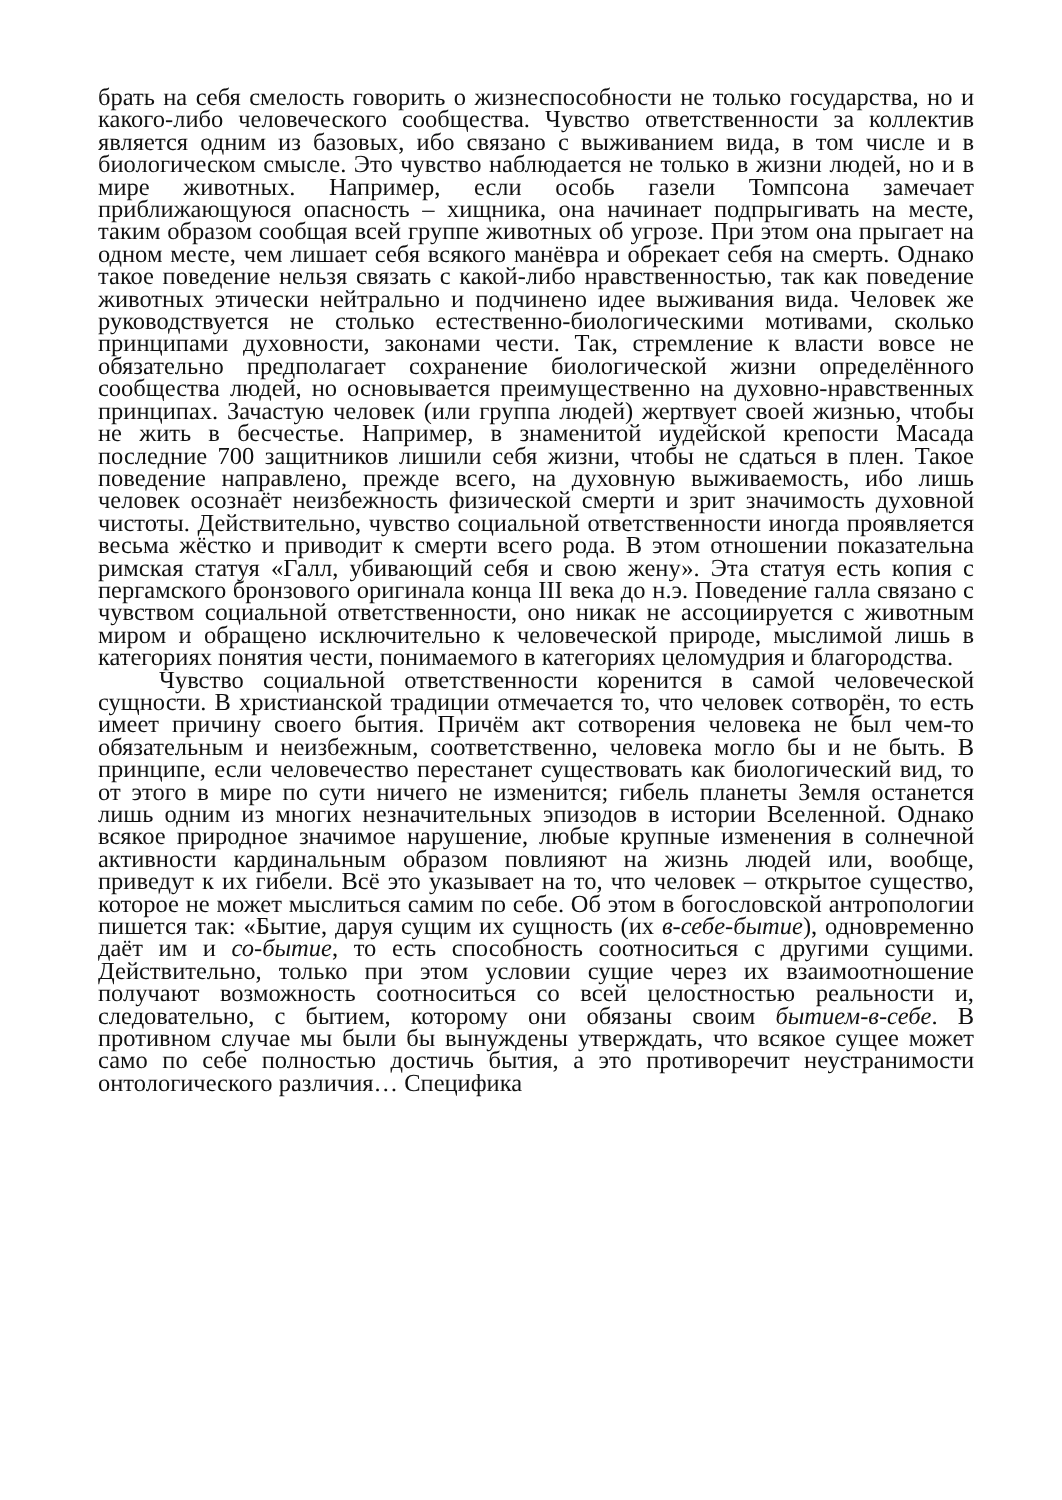брать на себя смелость говорить о жизнеспособности не только государства, но и какого-либо человеческого сообщества. Чувство ответственности за коллектив является одним из базовых, ибо связано с выживанием вида, в том числе и в биологическом смысле. Это чувство наблюдается не только в жизни людей, но и в мире животных. Например, если особь газели Томпсона замечает приближающуюся опасность – хищника, она начинает подпрыгивать на месте, таким образом сообщая всей группе животных об угрозе. При этом она прыгает на одном месте, чем лишает себя всякого манёвра и обрекает себя на смерть. Однако такое поведение нельзя связать с какой-либо нравственностью, так как поведение животных этически нейтрально и подчинено идее выживания вида. Человек же руководствуется не столько естественно-биологическими мотивами, сколько принципами духовности, законами чести. Так, стремление к власти вовсе не обязательно предполагает сохранение биологической жизни определённого сообщества людей, но основывается преимущественно на духовно-нравственных принципах. Зачастую человек (или группа людей) жертвует своей жизнью, чтобы не жить в бесчестье. Например, в знаменитой иудейской крепости Масада последние 700 защитников лишили себя жизни, чтобы не сдаться в плен. Такое поведение направлено, прежде всего, на духовную выживаемость, ибо лишь человек осознаёт неизбежность физической смерти и зрит значимость духовной чистоты. Действительно, чувство социальной ответственности иногда проявляется весьма жёстко и приводит к смерти всего рода. В этом отношении показательна римская статуя «Галл, убивающий себя и свою жену». Эта статуя есть копия с пергамского бронзового оригинала конца III века до н.э. Поведение галла связано с чувством социальной ответственности, оно никак не ассоциируется с животным миром и обращено исключительно к человеческой природе, мыслимой лишь в категориях понятия чести, понимаемого в категориях целомудрия и благородства.
Чувство социальной ответственности коренится в самой человеческой сущности. В христианской традиции отмечается то, что человек сотворён, то есть имеет причину своего бытия. Причём акт сотворения человека не был чем-то обязательным и неизбежным, соответственно, человека могло бы и не быть. В принципе, если человечество перестанет существовать как биологический вид, то от этого в мире по сути ничего не изменится; гибель планеты Земля останется лишь одним из многих незначительных эпизодов в истории Вселенной. Однако всякое природное значимое нарушение, любые крупные изменения в солнечной активности кардинальным образом повлияют на жизнь людей или, вообще, приведут к их гибели. Всё это указывает на то, что человек – открытое существо, которое не может мыслиться самим по себе. Об этом в богословской антропологии пишется так: «Бытие, даруя сущим их сущность (их в-себе-бытие), одновременно даёт им и со-бытие, то есть способность соотноситься с другими сущими. Действительно, только при этом условии сущие через их взаимоотношение получают возможность соотноситься со всей целостностью реальности и, следовательно, с бытием, которому они обязаны своим бытием-в-себе. В противном случае мы были бы вынуждены утверждать, что всякое сущее может само по себе полностью достичь бытия, а это противоречит неустранимости онтологического различия… Специфика